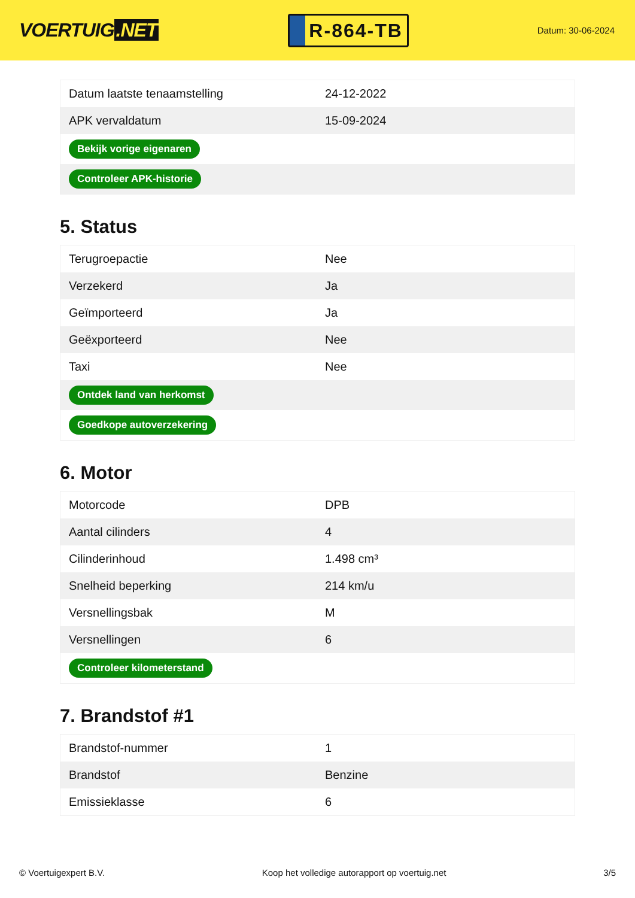VOERTUIG.NET
R-864-TB
Datum: 30-06-2024
| Datum laatste tenaamstelling | 24-12-2022 |
| APK vervaldatum | 15-09-2024 |
| Bekijk vorige eigenaren | |
| Controleer APK-historie | |
5. Status
| Terugroepactie | Nee |
| Verzekerd | Ja |
| Geïmporteerd | Ja |
| Geëxporteerd | Nee |
| Taxi | Nee |
| Ontdek land van herkomst | |
| Goedkope autoverzekering | |
6. Motor
| Motorcode | DPB |
| Aantal cilinders | 4 |
| Cilinderinhoud | 1.498 cm³ |
| Snelheid beperking | 214 km/u |
| Versnellingsbak | M |
| Versnellingen | 6 |
| Controleer kilometerstand | |
7. Brandstof #1
| Brandstof-nummer | 1 |
| Brandstof | Benzine |
| Emissieklasse | 6 |
© Voertuigexpert B.V. Koop het volledige autorapport op voertuig.net 3/5